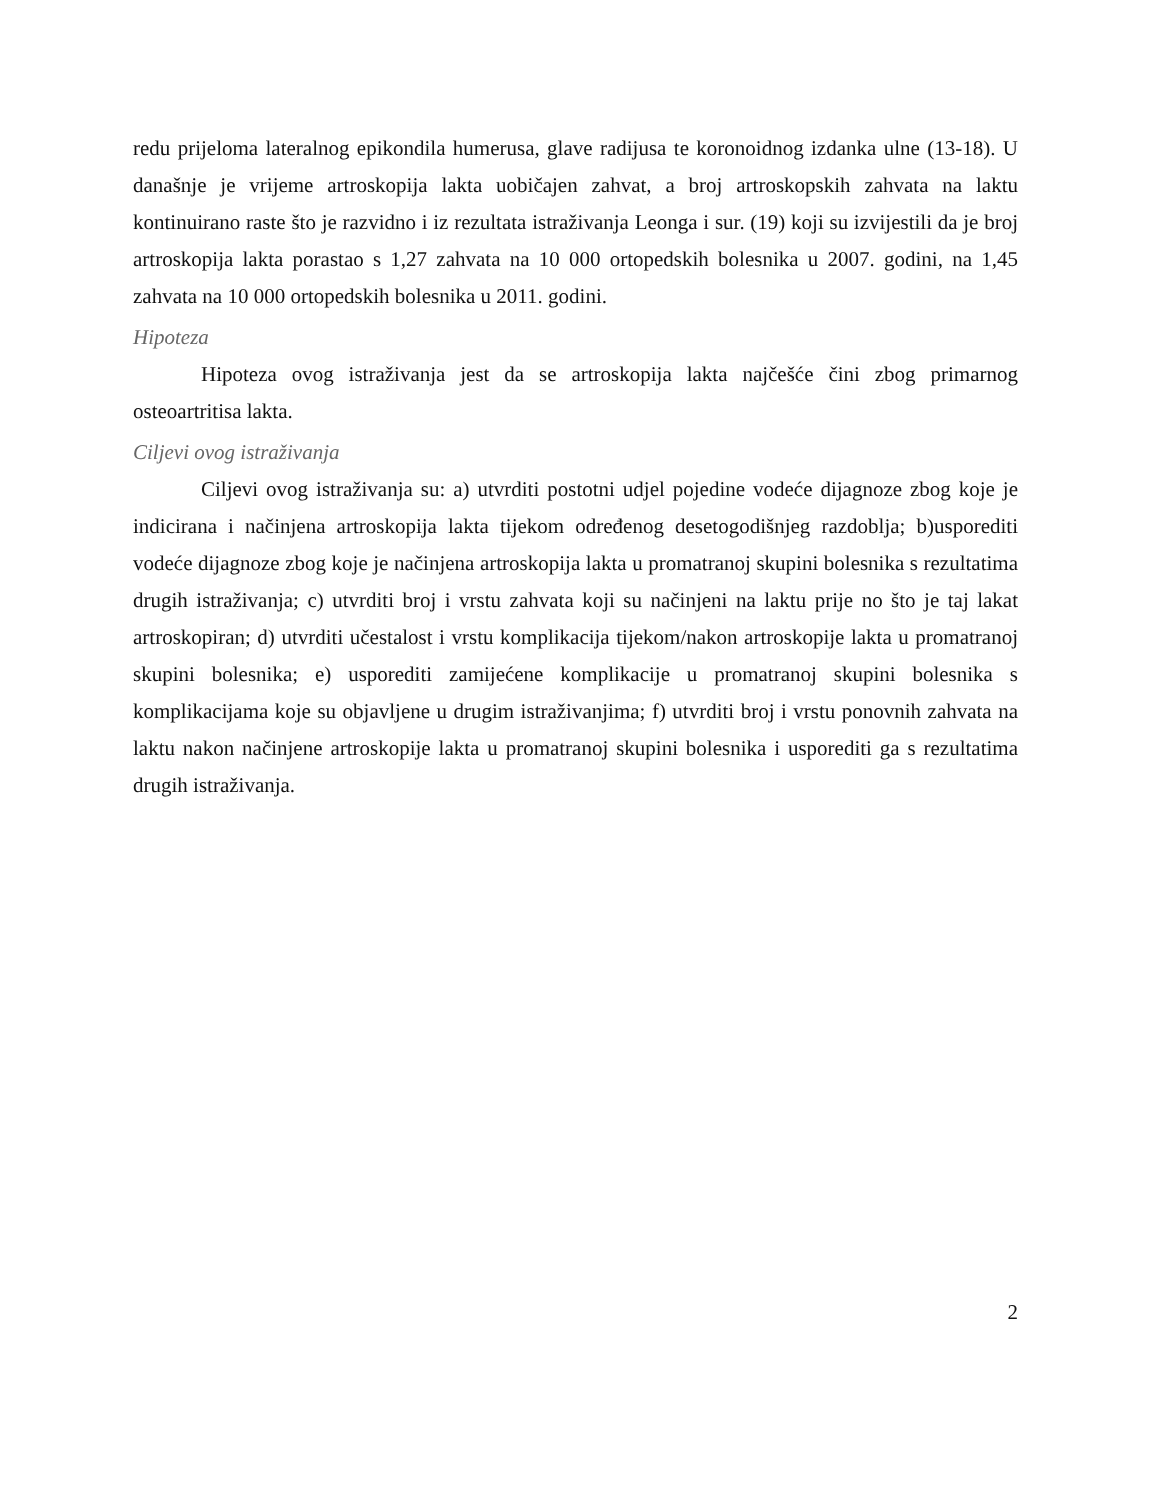redu prijeloma lateralnog epikondila humerusa, glave radijusa te koronoidnog izdanka ulne (13-18). U današnje je vrijeme artroskopija lakta uobičajen zahvat, a broj artroskopskih zahvata na laktu kontinuirano raste što je razvidno i iz rezultata istraživanja Leonga i sur. (19) koji su izvijestili da je broj artroskopija lakta porastao s 1,27 zahvata na 10 000 ortopedskih bolesnika u 2007. godini, na 1,45 zahvata na 10 000 ortopedskih bolesnika u 2011. godini.
Hipoteza
Hipoteza ovog istraživanja jest da se artroskopija lakta najčešće čini zbog primarnog osteoartritisa lakta.
Ciljevi ovog istraživanja
Ciljevi ovog istraživanja su: a) utvrditi postotni udjel pojedine vodeće dijagnoze zbog koje je indicirana i načinjena artroskopija lakta tijekom određenog desetogodišnjeg razdoblja; b)usporediti vodeće dijagnoze zbog koje je načinjena artroskopija lakta u promatranoj skupini bolesnika s rezultatima drugih istraživanja; c) utvrditi broj i vrstu zahvata koji su načinjeni na laktu prije no što je taj lakat artroskopiran; d) utvrditi učestalost i vrstu komplikacija tijekom/nakon artroskopije lakta u promatranoj skupini bolesnika; e) usporediti zamijećene komplikacije u promatranoj skupini bolesnika s komplikacijama koje su objavljene u drugim istraživanjima; f) utvrditi broj i vrstu ponovnih zahvata na laktu nakon načinjene artroskopije lakta u promatranoj skupini bolesnika i usporediti ga s rezultatima drugih istraživanja.
2